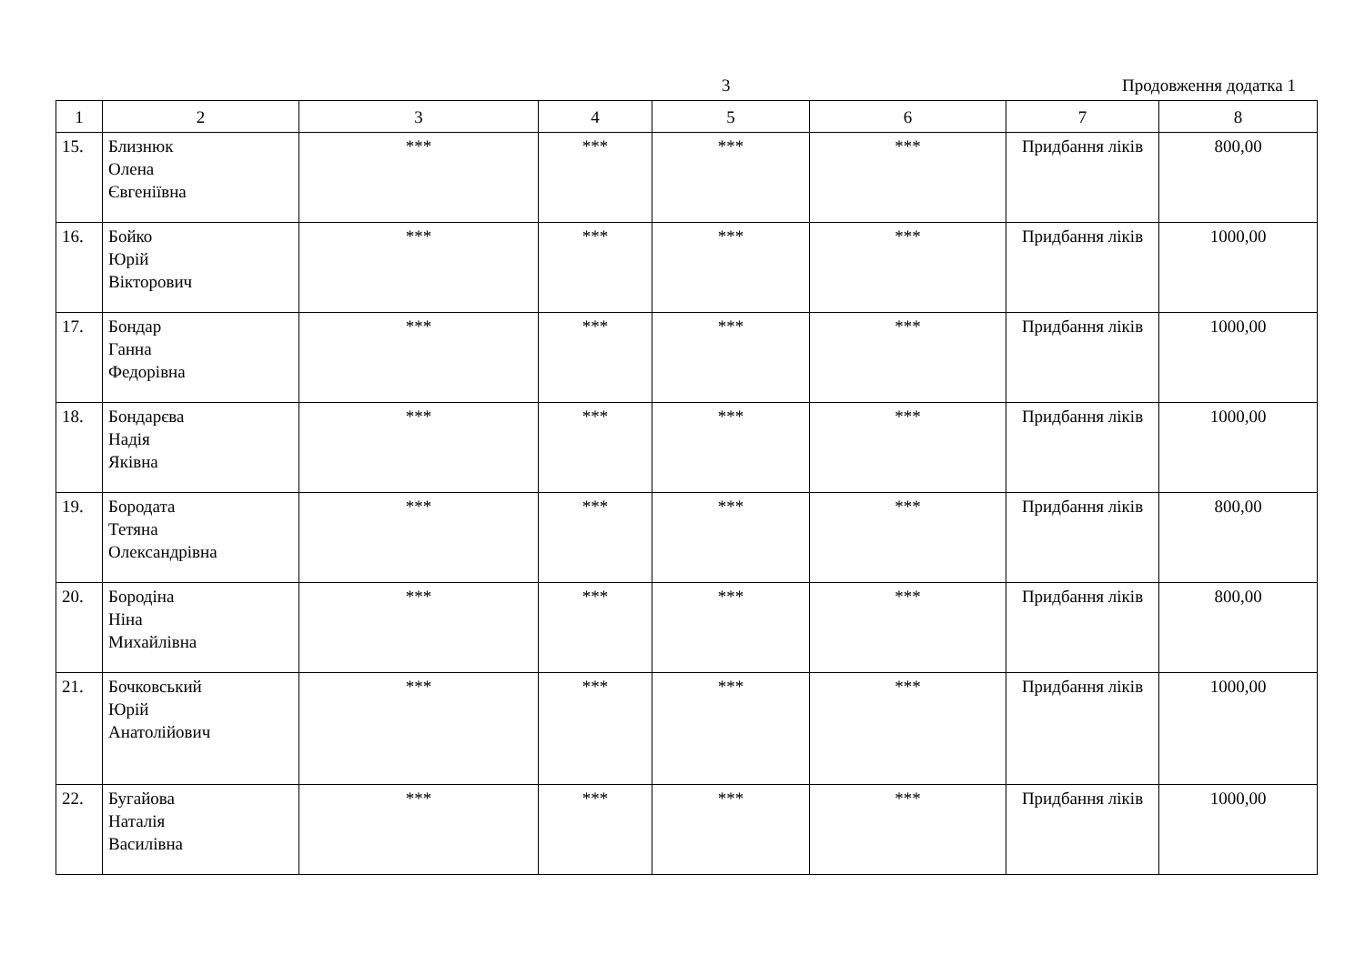3 Продовження додатка 1
| 1 | 2 | 3 | 4 | 5 | 6 | 7 | 8 |
| --- | --- | --- | --- | --- | --- | --- | --- |
| 15. | Близнюк Олена Євгеніївна | *** | *** | *** | *** | Придбання ліків | 800,00 |
| 16. | Бойко Юрій Вікторович | *** | *** | *** | *** | Придбання ліків | 1000,00 |
| 17. | Бондар Ганна Федорівна | *** | *** | *** | *** | Придбання ліків | 1000,00 |
| 18. | Бондарєва Надія Яківна | *** | *** | *** | *** | Придбання ліків | 1000,00 |
| 19. | Бородата Тетяна Олександрівна | *** | *** | *** | *** | Придбання ліків | 800,00 |
| 20. | Бородіна Ніна Михайлівна | *** | *** | *** | *** | Придбання ліків | 800,00 |
| 21. | Бочковський Юрій Анатолійович | *** | *** | *** | *** | Придбання ліків | 1000,00 |
| 22. | Бугайова Наталія Василівна | *** | *** | *** | *** | Придбання ліків | 1000,00 |